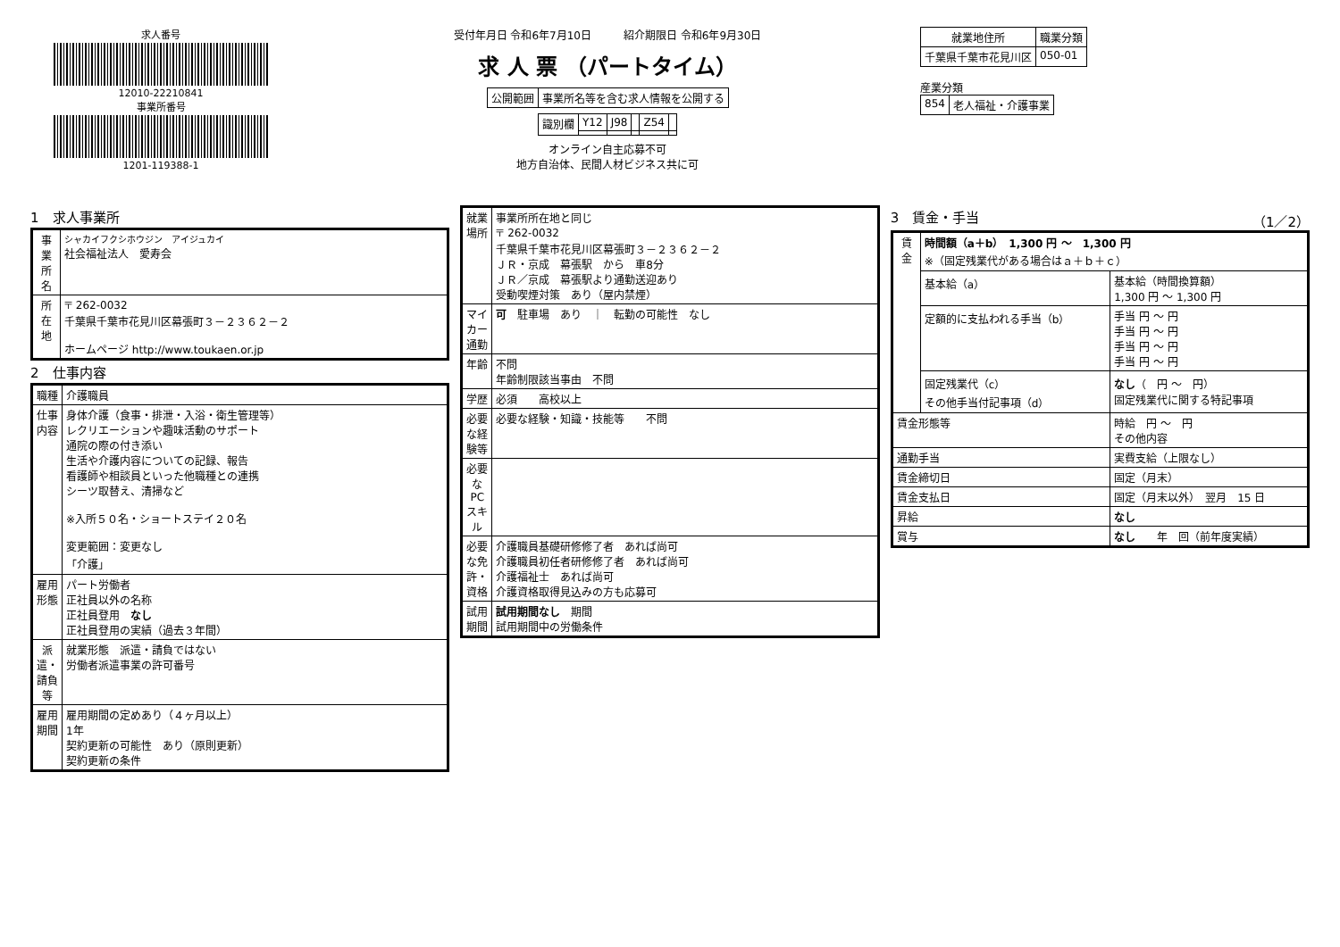求人番号
12010-22210841
事業所番号
1201-119388-1
受付年月日 令和6年7月10日　　　紹介期限日 令和6年9月30日
求 人 票 （パートタイム）
| 公開範囲 | 事業所名等を含む求人情報を公開する |
| 識別欄 | Y12 | J98 | | Z54 | |
オンライン自主応募不可
地方自治体、民間人材ビジネス共に可
| 就業地住所 | 職業分類 |
| --- | --- |
| 千葉県千葉市花見川区 | 050-01 |
産業分類
| 854 | 老人福祉・介護事業 |
1　求人事業所
| 事業所名 | シャカイフクシホウジン アイジュカイ 社会福祉法人 愛寿会 |
| 所在地 | 〒 262-0032 千葉県千葉市花見川区幕張町３－２３６２－２ ホームページ http://www.toukaen.or.jp |
2　仕事内容
| 職種 | 介護職員 |
| 仕事内容 | 身体介護（食事・排泄・入浴・衛生管理等） レクリエーションや趣味活動のサポート 通院の際の付き添い 生活や介護内容についての記録、報告 看護師や相談員といった他職種との連携 シーツ取替え、清掃など ※入所５０名・ショートステイ２０名 変更範囲：変更なし 「介護」 |
| 雇用形態 | パート労働者 正社員以外の名称 正社員登用 なし 正社員登用の実績（過去３年間） |
| 派遣・請負等 | 就業形態 派遣・請負ではない 労働者派遣事業の許可番号 |
| 雇用期間 | 雇用期間の定めあり（４ヶ月以上） 1年 契約更新の可能性 あり（原則更新） 契約更新の条件 |
| 就業場所 | 事業所所在地と同じ 〒 262-0032 千葉県千葉市花見川区幕張町３－２３６２－２ ＪＲ・京成 幕張駅 から 車8分 ＪＲ／京成 幕張駅より通勤送迎あり 受動喫煙対策 あり（屋内禁煙） |
| マイカー通勤 | 可 駐車場 あり ｜ 転勤の可能性 なし |
| 年齢 | 不問 年齢制限該当事由 不問 |
| 学歴 | 必須 高校以上 |
| 必要な経験等 | 必要な経験・知識・技能等 不問 |
| 必要なPCスキル | |
| 必要な免許・資格 | 介護職員基礎研修修了者 あれば尚可 介護職員初任者研修修了者 あれば尚可 介護福祉士 あれば尚可 介護資格取得見込みの方も応募可 |
| 試用期間 | 試用期間なし 期間 試用期間中の労働条件 |
3　賃金・手当　（1／2）
| 賃金 | 時間額（a＋b） 1,300 円 ～ 1,300 円 ※（固定残業代がある場合はａ＋ｂ＋ｃ） | |
| | 基本給（a） | 基本給（時間換算額） 1,300 円 ～ 1,300 円 |
| | 定額的に支払われる手当（b） | 手当 円 ～ 円 手当 円 ～ 円 手当 円 ～ 円 手当 円 ～ 円 |
| | 固定残業代（c） その他手当付記事項（d） | なし （ 円 ～ 円） 固定残業代に関する特記事項 |
| 賃金形態等 | | 時給 円 ～ 円 その他内容 |
| 通勤手当 | | 実費支給（上限なし） |
| 賃金締切日 | | 固定（月末） |
| 賃金支払日 | | 固定（月末以外） 翌月 15 日 |
| 昇給 | | なし |
| 賞与 | | なし 年 回（前年度実績） |